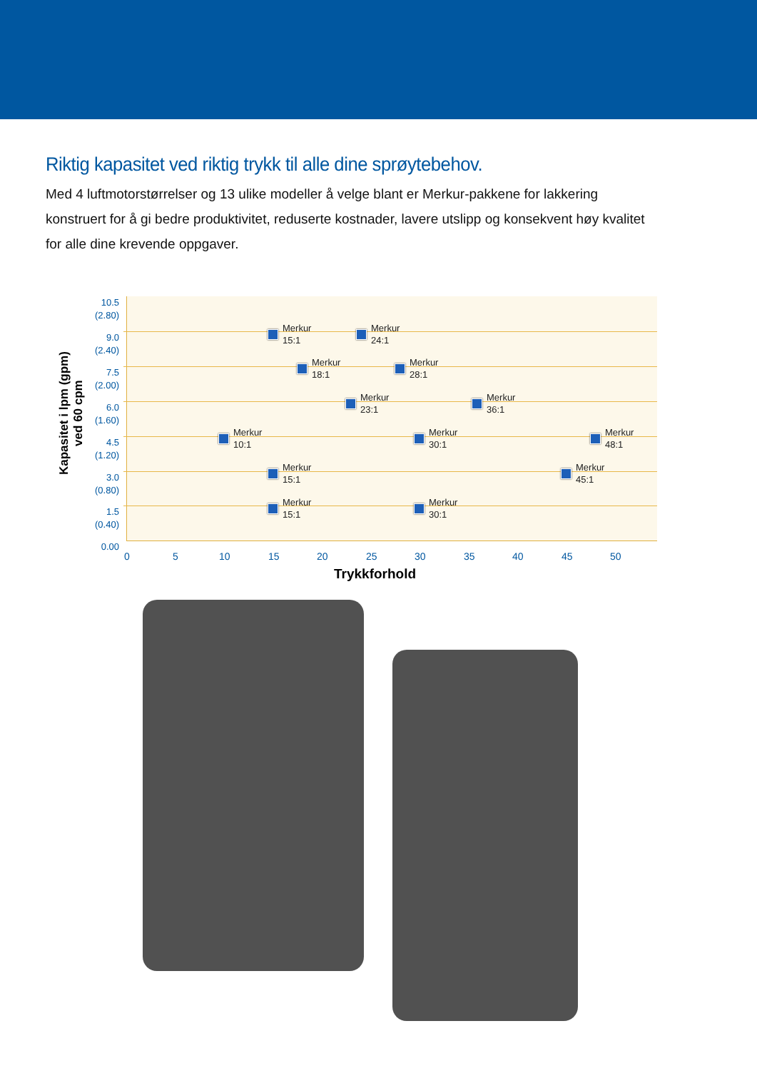Riktig kapasitet ved riktig trykk til alle dine sprøytebehov.
Med 4 luftmotorstørrelser og 13 ulike modeller å velge blant er Merkur-pakkene for lakkering konstruert for å gi bedre produktivitet, reduserte kostnader, lavere utslipp og konsekvent høy kvalitet for alle dine krevende oppgaver.
Kapasitet i lpm (gpm)
ved 60 cpm
10.5
(2.80)
9.0
(2.40)
7.5
(2.00)
6.0
(1.60)
4.5
(1.20)
3.0
(0.80)
1.5
(0.40)
0.00
Merkur
15:1
Merkur
24:1
Merkur
18:1
Merkur
28:1
Merkur
23:1
Merkur
36:1
Merkur
10:1
Merkur
30:1
Merkur
48:1
Merkur
15:1
Merkur
45:1
Merkur
15:1
Merkur
30:1
0 5 10 15 20 25 30 35 40 45 50
Trykkforhold